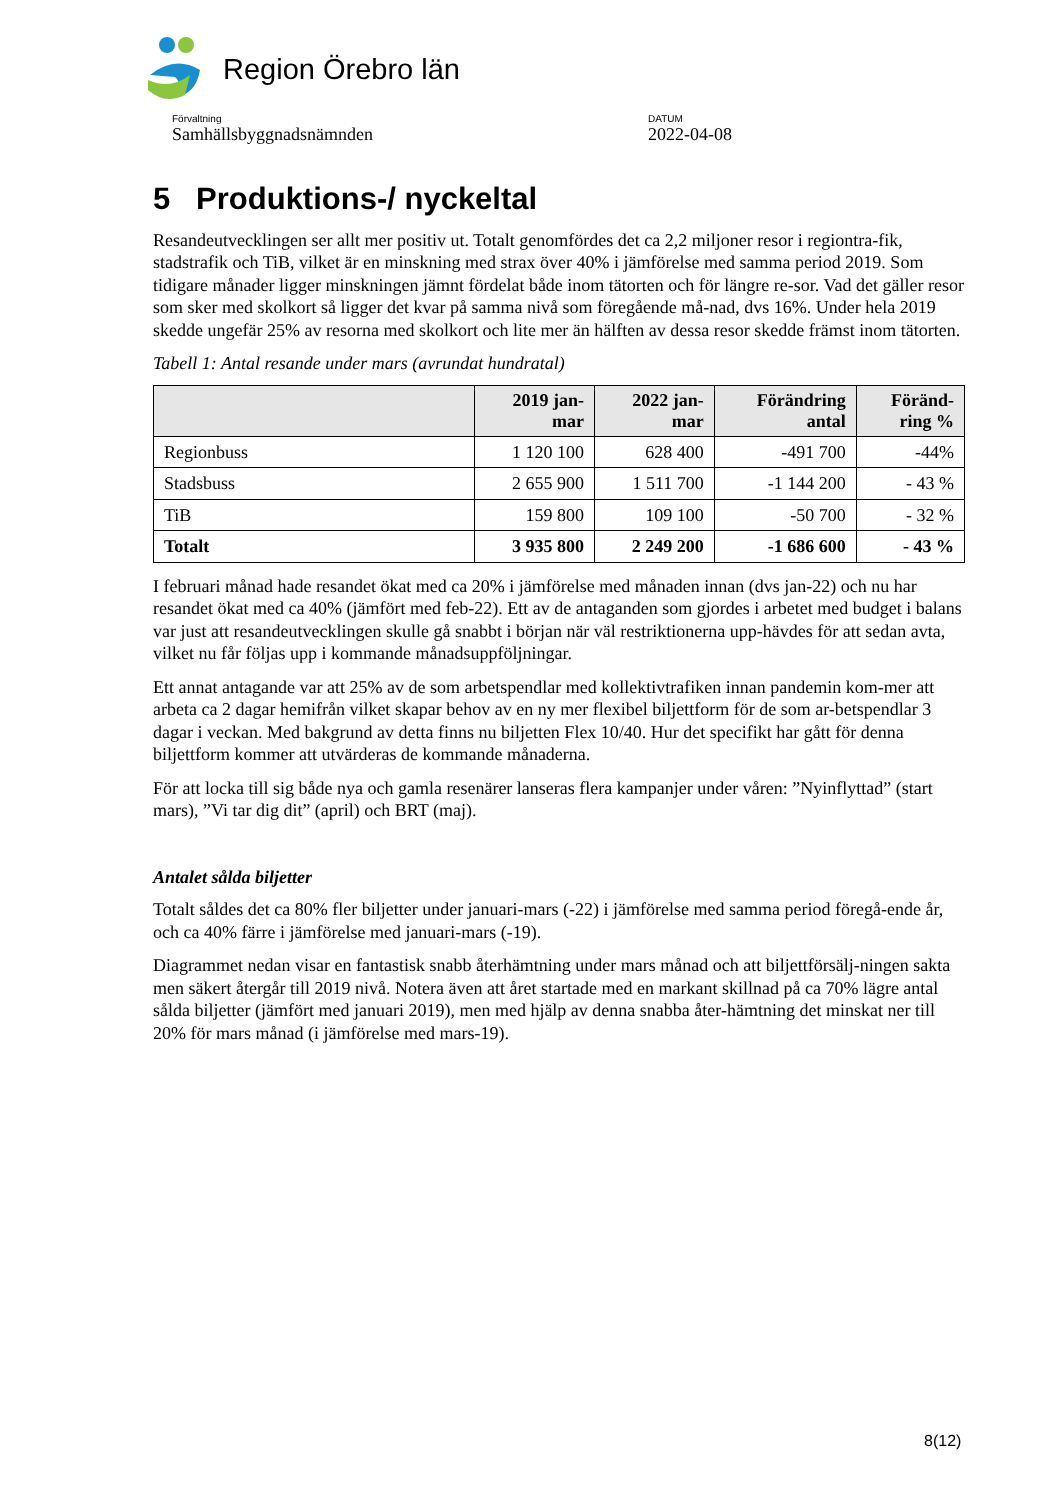Region Örebro län
Förvaltning
Samhällsbyggnadsnämnden
DATUM
2022-04-08
5 Produktions-/ nyckeltal
Resandeutvecklingen ser allt mer positiv ut. Totalt genomfördes det ca 2,2 miljoner resor i regiontra-fik, stadstrafik och TiB, vilket är en minskning med strax över 40% i jämförelse med samma period 2019. Som tidigare månader ligger minskningen jämnt fördelat både inom tätorten och för längre re-sor. Vad det gäller resor som sker med skolkort så ligger det kvar på samma nivå som föregående må-nad, dvs 16%. Under hela 2019 skedde ungefär 25% av resorna med skolkort och lite mer än hälften av dessa resor skedde främst inom tätorten.
Tabell 1: Antal resande under mars (avrundat hundratal)
| | 2019 jan- mar | 2022 jan- mar | Förändring antal | Föränd- ring % |
| --- | --- | --- | --- | --- |
| Regionbuss | 1 120 100 | 628 400 | -491 700 | -44% |
| Stadsbuss | 2 655 900 | 1 511 700 | -1 144 200 | - 43 % |
| TiB | 159 800 | 109 100 | -50 700 | - 32 % |
| Totalt | 3 935 800 | 2 249 200 | -1 686 600 | - 43 % |
I februari månad hade resandet ökat med ca 20% i jämförelse med månaden innan (dvs jan-22) och nu har resandet ökat med ca 40% (jämfört med feb-22). Ett av de antaganden som gjordes i arbetet med budget i balans var just att resandeutvecklingen skulle gå snabbt i början när väl restriktionerna upp-hävdes för att sedan avta, vilket nu får följas upp i kommande månadsuppföljningar.
Ett annat antagande var att 25% av de som arbetspendlar med kollektivtrafiken innan pandemin kom-mer att arbeta ca 2 dagar hemifrån vilket skapar behov av en ny mer flexibel biljettform för de som ar-betspendlar 3 dagar i veckan. Med bakgrund av detta finns nu biljetten Flex 10/40. Hur det specifikt har gått för denna biljettform kommer att utvärderas de kommande månaderna.
För att locka till sig både nya och gamla resenärer lanseras flera kampanjer under våren: ”Nyinflyttad” (start mars), ”Vi tar dig dit” (april) och BRT (maj).
Antalet sålda biljetter
Totalt såldes det ca 80% fler biljetter under januari-mars (-22) i jämförelse med samma period föregå-ende år, och ca 40% färre i jämförelse med januari-mars (-19).
Diagrammet nedan visar en fantastisk snabb återhämtning under mars månad och att biljettförsälj-ningen sakta men säkert återgår till 2019 nivå. Notera även att året startade med en markant skillnad på ca 70% lägre antal sålda biljetter (jämfört med januari 2019), men med hjälp av denna snabba åter-hämtning det minskat ner till 20% för mars månad (i jämförelse med mars-19).
8(12)